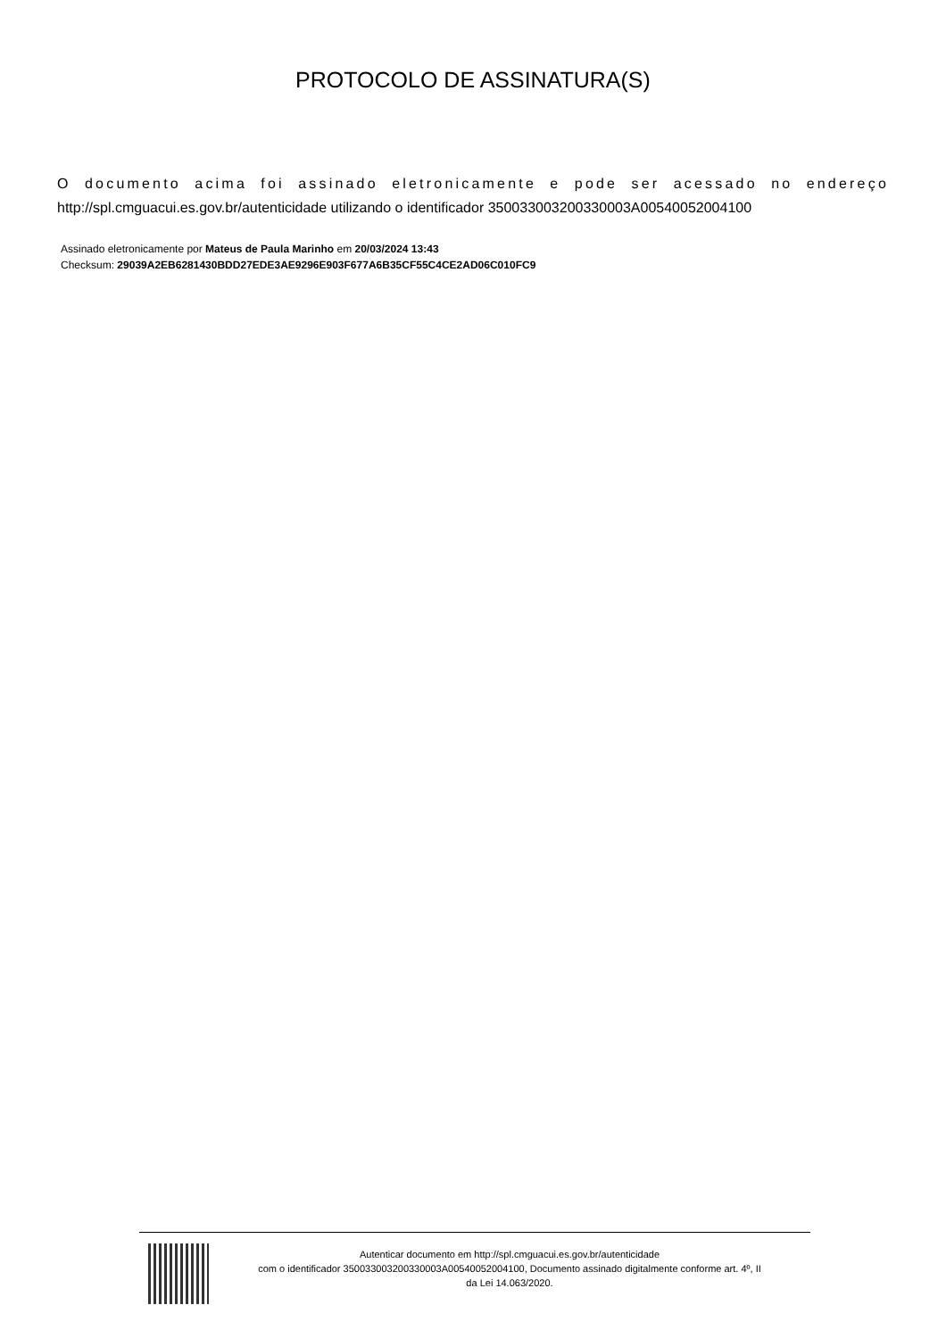PROTOCOLO DE ASSINATURA(S)
O documento acima foi assinado eletronicamente e pode ser acessado no endereço http://spl.cmguacui.es.gov.br/autenticidade utilizando o identificador 350033003200330003A00540052004100
Assinado eletronicamente por Mateus de Paula Marinho em 20/03/2024 13:43
Checksum: 29039A2EB6281430BDD27EDE3AE9296E903F677A6B35CF55C4CE2AD06C010FC9
Autenticar documento em http://spl.cmguacui.es.gov.br/autenticidade
com o identificador 350033003200330003A00540052004100, Documento assinado digitalmente conforme art. 4º, II
da Lei 14.063/2020.